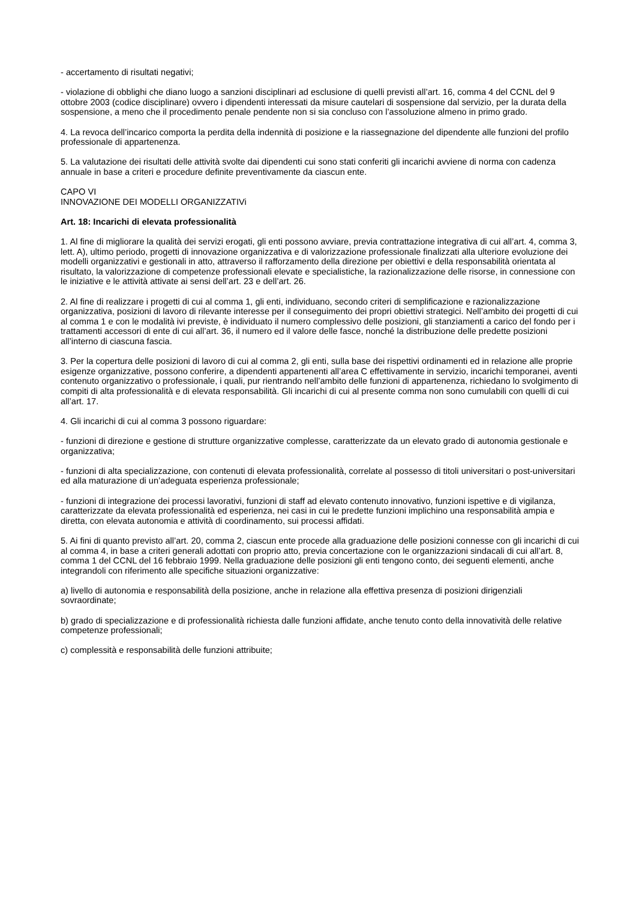- accertamento di risultati negativi;
- violazione di obblighi che diano luogo a sanzioni disciplinari ad esclusione di quelli previsti all’art. 16, comma 4 del CCNL del 9 ottobre 2003 (codice disciplinare) ovvero i dipendenti interessati da misure cautelari di sospensione dal servizio, per la durata della sospensione, a meno che il procedimento penale pendente non si sia concluso con l’assoluzione almeno in primo grado.
4. La revoca dell’incarico comporta la perdita della indennità di posizione e la riassegnazione del dipendente alle funzioni del profilo professionale di appartenenza.
5. La valutazione dei risultati delle attività svolte dai dipendenti cui sono stati conferiti gli incarichi avviene di norma con cadenza annuale in base a criteri e procedure definite preventivamente da ciascun ente.
CAPO VI
INNOVAZIONE DEI MODELLI ORGANIZZATIVi
Art. 18: Incarichi di elevata professionalità
1. Al fine di migliorare la qualità dei servizi erogati, gli enti possono avviare, previa contrattazione integrativa di cui all’art. 4, comma 3, lett. A), ultimo periodo, progetti di innovazione organizzativa e di valorizzazione professionale finalizzati alla ulteriore evoluzione dei modelli organizzativi e gestionali in atto, attraverso il rafforzamento della direzione per obiettivi e della responsabilità orientata al risultato, la valorizzazione di competenze professionali elevate e specialistiche, la razionalizzazione delle risorse, in connessione con le iniziative e le attività attivate ai sensi dell’art. 23 e dell’art. 26.
2. Al fine di realizzare i progetti di cui al comma 1, gli enti, individuano, secondo criteri di semplificazione e razionalizzazione organizzativa, posizioni di lavoro di rilevante interesse per il conseguimento dei propri obiettivi strategici. Nell’ambito dei progetti di cui al comma 1 e con le modalità ivi previste, è individuato il numero complessivo delle posizioni, gli stanziamenti a carico del fondo per i trattamenti accessori di ente di cui all’art. 36, il numero ed il valore delle fasce, nonché la distribuzione delle predette posizioni all’interno di ciascuna fascia.
3. Per la copertura delle posizioni di lavoro di cui al comma 2, gli enti, sulla base dei rispettivi ordinamenti ed in relazione alle proprie esigenze organizzative, possono conferire, a dipendenti appartenenti all’area C effettivamente in servizio, incarichi temporanei, aventi contenuto organizzativo o professionale, i quali, pur rientrando nell’ambito delle funzioni di appartenenza, richiedano lo svolgimento di compiti di alta professionalità e di elevata responsabilità. Gli incarichi di cui al presente comma non sono cumulabili con quelli di cui all’art. 17.
4. Gli incarichi di cui al comma 3 possono riguardare:
- funzioni di direzione e gestione di strutture organizzative complesse, caratterizzate da un elevato grado di autonomia gestionale e organizzativa;
- funzioni di alta specializzazione, con contenuti di elevata professionalità, correlate al possesso di titoli universitari o post-universitari ed alla maturazione di un’adeguata esperienza professionale;
- funzioni di integrazione dei processi lavorativi, funzioni di staff ad elevato contenuto innovativo, funzioni ispettive e di vigilanza, caratterizzate da elevata professionalità ed esperienza, nei casi in cui le predette funzioni implichino una responsabilità ampia e diretta, con elevata autonomia e attività di coordinamento, sui processi affidati.
5. Ai fini di quanto previsto all’art. 20, comma 2, ciascun ente procede alla graduazione delle posizioni connesse con gli incarichi di cui al comma 4, in base a criteri generali adottati con proprio atto, previa concertazione con le organizzazioni sindacali di cui all’art. 8, comma 1 del CCNL del 16 febbraio 1999. Nella graduazione delle posizioni gli enti tengono conto, dei seguenti elementi, anche integrandoli con riferimento alle specifiche situazioni organizzative:
a) livello di autonomia e responsabilità della posizione, anche in relazione alla effettiva presenza di posizioni dirigenziali sovraordinate;
b) grado di specializzazione e di professionalità richiesta dalle funzioni affidate, anche tenuto conto della innovatività delle relative competenze professionali;
c) complessità e responsabilità delle funzioni attribuite;